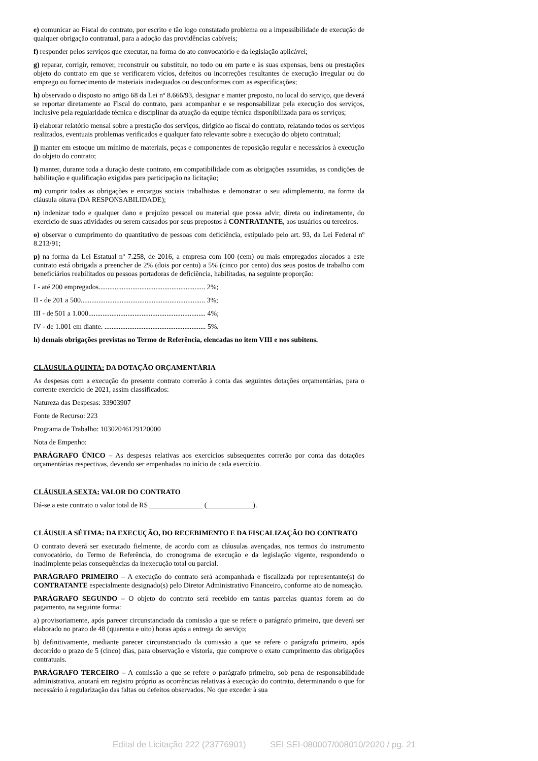e) comunicar ao Fiscal do contrato, por escrito e tão logo constatado problema ou a impossibilidade de execução de qualquer obrigação contratual, para a adoção das providências cabíveis;
f) responder pelos serviços que executar, na forma do ato convocatório e da legislação aplicável;
g) reparar, corrigir, remover, reconstruir ou substituir, no todo ou em parte e às suas expensas, bens ou prestações objeto do contrato em que se verificarem vícios, defeitos ou incorreções resultantes de execução irregular ou do emprego ou fornecimento de materiais inadequados ou desconformes com as especificações;
h) observado o disposto no artigo 68 da Lei nº 8.666/93, designar e manter preposto, no local do serviço, que deverá se reportar diretamente ao Fiscal do contrato, para acompanhar e se responsabilizar pela execução dos serviços, inclusive pela regularidade técnica e disciplinar da atuação da equipe técnica disponibilizada para os serviços;
i) elaborar relatório mensal sobre a prestação dos serviços, dirigido ao fiscal do contrato, relatando todos os serviços realizados, eventuais problemas verificados e qualquer fato relevante sobre a execução do objeto contratual;
j) manter em estoque um mínimo de materiais, peças e componentes de reposição regular e necessários à execução do objeto do contrato;
l) manter, durante toda a duração deste contrato, em compatibilidade com as obrigações assumidas, as condições de habilitação e qualificação exigidas para participação na licitação;
m) cumprir todas as obrigações e encargos sociais trabalhistas e demonstrar o seu adimplemento, na forma da cláusula oitava (DA RESPONSABILIDADE);
n) indenizar todo e qualquer dano e prejuízo pessoal ou material que possa advir, direta ou indiretamente, do exercício de suas atividades ou serem causados por seus prepostos à CONTRATANTE, aos usuários ou terceiros.
o) observar o cumprimento do quantitativo de pessoas com deficiência, estipulado pelo art. 93, da Lei Federal nº 8.213/91;
p) na forma da Lei Estatual nº 7.258, de 2016, a empresa com 100 (cem) ou mais empregados alocados a este contrato está obrigada a preencher de 2% (dois por cento) a 5% (cinco por cento) dos seus postos de trabalho com beneficiários reabilitados ou pessoas portadoras de deficiência, habilitadas, na seguinte proporção:
I - até 200 empregados............................................................ 2%;
II - de 201 a 500...................................................................... 3%;
III - de 501 a 1.000.................................................................. 4%;
IV - de 1.001 em diante. ......................................................... 5%.
h) demais obrigações previstas no Termo de Referência, elencadas no item VIII e nos subitens.
CLÁUSULA QUINTA: DA DOTAÇÃO ORÇAMENTÁRIA
As despesas com a execução do presente contrato correrão à conta das seguintes dotações orçamentárias, para o corrente exercício de 2021, assim classificados:
Natureza das Despesas: 33903907
Fonte de Recurso: 223
Programa de Trabalho: 10302046129120000
Nota de Empenho:
PARÁGRAFO ÚNICO – As despesas relativas aos exercícios subsequentes correrão por conta das dotações orçamentárias respectivas, devendo ser empenhadas no início de cada exercício.
CLÁUSULA SEXTA: VALOR DO CONTRATO
Dá-se a este contrato o valor total de R$ _______________ (_____________).
CLÁUSULA SÉTIMA: DA EXECUÇÃO, DO RECEBIMENTO E DA FISCALIZAÇÃO DO CONTRATO
O contrato deverá ser executado fielmente, de acordo com as cláusulas avençadas, nos termos do instrumento convocatório, do Termo de Referência, do cronograma de execução e da legislação vigente, respondendo o inadimplente pelas consequências da inexecução total ou parcial.
PARÁGRAFO PRIMEIRO – A execução do contrato será acompanhada e fiscalizada por representante(s) do CONTRATANTE especialmente designado(s) pelo Diretor Administrativo Financeiro, conforme ato de nomeação.
PARÁGRAFO SEGUNDO – O objeto do contrato será recebido em tantas parcelas quantas forem ao do pagamento, na seguinte forma:
a) provisoriamente, após parecer circunstanciado da comissão a que se refere o parágrafo primeiro, que deverá ser elaborado no prazo de 48 (quarenta e oito) horas após a entrega do serviço;
b) definitivamente, mediante parecer circunstanciado da comissão a que se refere o parágrafo primeiro, após decorrido o prazo de 5 (cinco) dias, para observação e vistoria, que comprove o exato cumprimento das obrigações contratuais.
PARÁGRAFO TERCEIRO – A comissão a que se refere o parágrafo primeiro, sob pena de responsabilidade administrativa, anotará em registro próprio as ocorrências relativas à execução do contrato, determinando o que for necessário à regularização das faltas ou defeitos observados. No que exceder à sua
Edital de Licitação 222 (23776901) SEI SEI-080007/008010/2020 / pg. 21